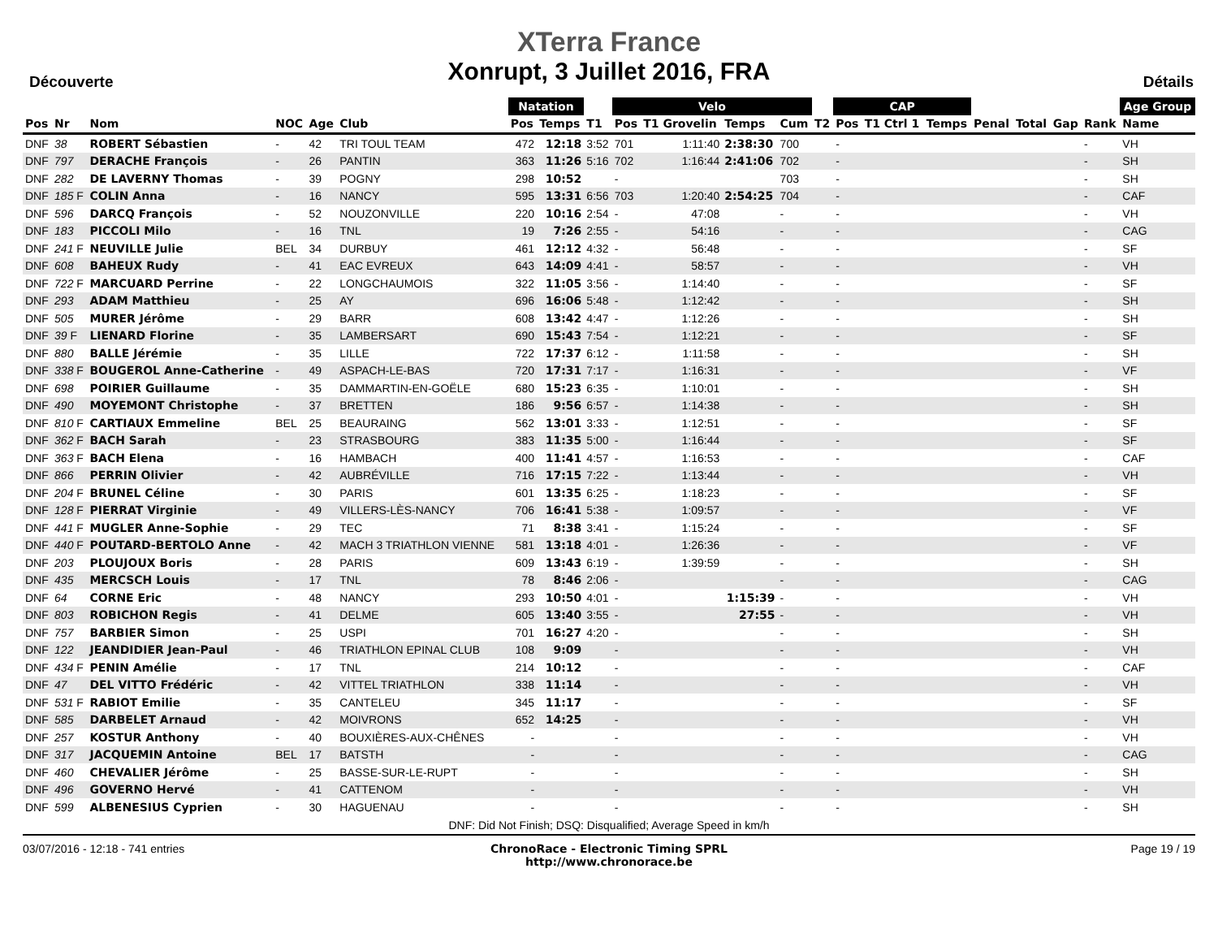XTerra France
Xonrupt, 3 Juillet 2016, FRA
Découverte Détails
| | | | | | | | Natation | | | Velo | | | | | CAP | | | | | | | Age Group |
| --- | --- | --- | --- | --- | --- | --- | --- | --- | --- | --- | --- | --- | --- | --- | --- | --- | --- | --- | --- | --- | --- | --- |
| Pos | Nr | Nom | NOC | Age | Club | | Pos | Temps | T1 | Pos | T1 Grovelin | Temps | Cum | T2 | Pos | T1 Ctrl 1 | Temps | Penal | Total | Gap | Rank | Name |
| DNF | 38 | ROBERT Sébastien | - | 42 | TRI TOUL TEAM | | 472 | 12:18 | 3:52 | 701 | 1:11:40 | 2:38:30 | 700 | | - | | | | | | - | VH |
| DNF | 797 | DERACHE François | - | 26 | PANTIN | | 363 | 11:26 | 5:16 | 702 | 1:16:44 | 2:41:06 | 702 | | - | | | | | | - | SH |
| DNF | 282 | DE LAVERNY Thomas | - | 39 | POGNY | | 298 | 10:52 | | - | | | 703 | | - | | | | | | - | SH |
| DNF | 185 F | COLIN Anna | - | 16 | NANCY | | 595 | 13:31 | 6:56 | 703 | 1:20:40 | 2:54:25 | 704 | | - | | | | | | - | CAF |
| DNF | 596 | DARCQ François | - | 52 | NOUZONVILLE | | 220 | 10:16 | 2:54 | - | 47:08 | | - | | - | | | | | | - | VH |
| DNF | 183 | PICCOLI Milo | - | 16 | TNL | | 19 | 7:26 | 2:55 | - | 54:16 | | - | | - | | | | | | - | CAG |
| DNF | 241 F | NEUVILLE Julie | BEL | 34 | DURBUY | | 461 | 12:12 | 4:32 | - | 56:48 | | - | | - | | | | | | - | SF |
| DNF | 608 | BAHEUX Rudy | - | 41 | EAC EVREUX | | 643 | 14:09 | 4:41 | - | 58:57 | | - | | - | | | | | | - | VH |
| DNF | 722 F | MARCUARD Perrine | - | 22 | LONGCHAUMOIS | | 322 | 11:05 | 3:56 | - | 1:14:40 | | - | | - | | | | | | - | SF |
| DNF | 293 | ADAM Matthieu | - | 25 | AY | | 696 | 16:06 | 5:48 | - | 1:12:42 | | - | | - | | | | | | - | SH |
| DNF | 505 | MURER Jérôme | - | 29 | BARR | | 608 | 13:42 | 4:47 | - | 1:12:26 | | - | | - | | | | | | - | SH |
| DNF | 39 F | LIENARD Florine | - | 35 | LAMBERSART | | 690 | 15:43 | 7:54 | - | 1:12:21 | | - | | - | | | | | | - | SF |
| DNF | 880 | BALLE Jérémie | - | 35 | LILLE | | 722 | 17:37 | 6:12 | - | 1:11:58 | | - | | - | | | | | | - | SH |
| DNF | 338 F | BOUGEROL Anne-Catherine | - | 49 | ASPACH-LE-BAS | | 720 | 17:31 | 7:17 | - | 1:16:31 | | - | | - | | | | | | - | VF |
| DNF | 698 | POIRIER Guillaume | - | 35 | DAMMARTIN-EN-GOËLE | | 680 | 15:23 | 6:35 | - | 1:10:01 | | - | | - | | | | | | - | SH |
| DNF | 490 | MOYEMONT Christophe | - | 37 | BRETTEN | | 186 | 9:56 | 6:57 | - | 1:14:38 | | - | | - | | | | | | - | SH |
| DNF | 810 F | CARTIAUX Emmeline | BEL | 25 | BEAURAING | | 562 | 13:01 | 3:33 | - | 1:12:51 | | - | | - | | | | | | - | SF |
| DNF | 362 F | BACH Sarah | - | 23 | STRASBOURG | | 383 | 11:35 | 5:00 | - | 1:16:44 | | - | | - | | | | | | - | SF |
| DNF | 363 F | BACH Elena | - | 16 | HAMBACH | | 400 | 11:41 | 4:57 | - | 1:16:53 | | - | | - | | | | | | - | CAF |
| DNF | 866 | PERRIN Olivier | - | 42 | AUBRÉVILLE | | 716 | 17:15 | 7:22 | - | 1:13:44 | | - | | - | | | | | | - | VH |
| DNF | 204 F | BRUNEL Céline | - | 30 | PARIS | | 601 | 13:35 | 6:25 | - | 1:18:23 | | - | | - | | | | | | - | SF |
| DNF | 128 F | PIERRAT Virginie | - | 49 | VILLERS-LÈS-NANCY | | 706 | 16:41 | 5:38 | - | 1:09:57 | | - | | - | | | | | | - | VF |
| DNF | 441 F | MUGLER Anne-Sophie | - | 29 | TEC | | 71 | 8:38 | 3:41 | - | 1:15:24 | | - | | - | | | | | | - | SF |
| DNF | 440 F | POUTARD-BERTOLO Anne | - | 42 | MACH 3 TRIATHLON VIENNE | | 581 | 13:18 | 4:01 | - | 1:26:36 | | - | | - | | | | | | - | VF |
| DNF | 203 | PLOUJOUX Boris | - | 28 | PARIS | | 609 | 13:43 | 6:19 | - | 1:39:59 | | - | | - | | | | | | - | SH |
| DNF | 435 | MERCSCH Louis | - | 17 | TNL | | 78 | 8:46 | 2:06 | - | | | - | | - | | | | | | - | CAG |
| DNF | 64 | CORNE Eric | - | 48 | NANCY | | 293 | 10:50 | 4:01 | - | | 1:15:39 | - | | - | | | | | | - | VH |
| DNF | 803 | ROBICHON Regis | - | 41 | DELME | | 605 | 13:40 | 3:55 | - | | 27:55 | - | | - | | | | | | - | VH |
| DNF | 757 | BARBIER Simon | - | 25 | USPI | | 701 | 16:27 | 4:20 | - | | | - | | - | | | | | | - | SH |
| DNF | 122 | JEANDIDIER Jean-Paul | - | 46 | TRIATHLON EPINAL CLUB | | 108 | 9:09 | | - | | | - | | - | | | | | | - | VH |
| DNF | 434 F | PENIN Amélie | - | 17 | TNL | | 214 | 10:12 | | - | | | - | | - | | | | | | - | CAF |
| DNF | 47 | DEL VITTO Frédéric | - | 42 | VITTEL TRIATHLON | | 338 | 11:14 | | - | | | - | | - | | | | | | - | VH |
| DNF | 531 F | RABIOT Emilie | - | 35 | CANTELEU | | 345 | 11:17 | | - | | | - | | - | | | | | | - | SF |
| DNF | 585 | DARBELET Arnaud | - | 42 | MOIVRONS | | 652 | 14:25 | | - | | | - | | - | | | | | | - | VH |
| DNF | 257 | KOSTUR Anthony | - | 40 | BOUXIÈRES-AUX-CHÊNES | | - | | | - | | | - | | - | | | | | | - | VH |
| DNF | 317 | JACQUEMIN Antoine | BEL | 17 | BATSTH | | - | | | - | | | - | | - | | | | | | - | CAG |
| DNF | 460 | CHEVALIER Jérôme | - | 25 | BASSE-SUR-LE-RUPT | | - | | | - | | | - | | - | | | | | | - | SH |
| DNF | 496 | GOVERNO Hervé | - | 41 | CATTENOM | | - | | | - | | | - | | - | | | | | | - | VH |
| DNF | 599 | ALBENESIUS Cyprien | - | 30 | HAGUENAU | | - | | | - | | | - | | - | | | | | | - | SH |
DNF: Did Not Finish; DSQ: Disqualified; Average Speed in km/h
03/07/2016 - 12:18 - 741 entries ChronoRace - Electronic Timing SPRL
http://www.chronorace.be
Page 19 / 19